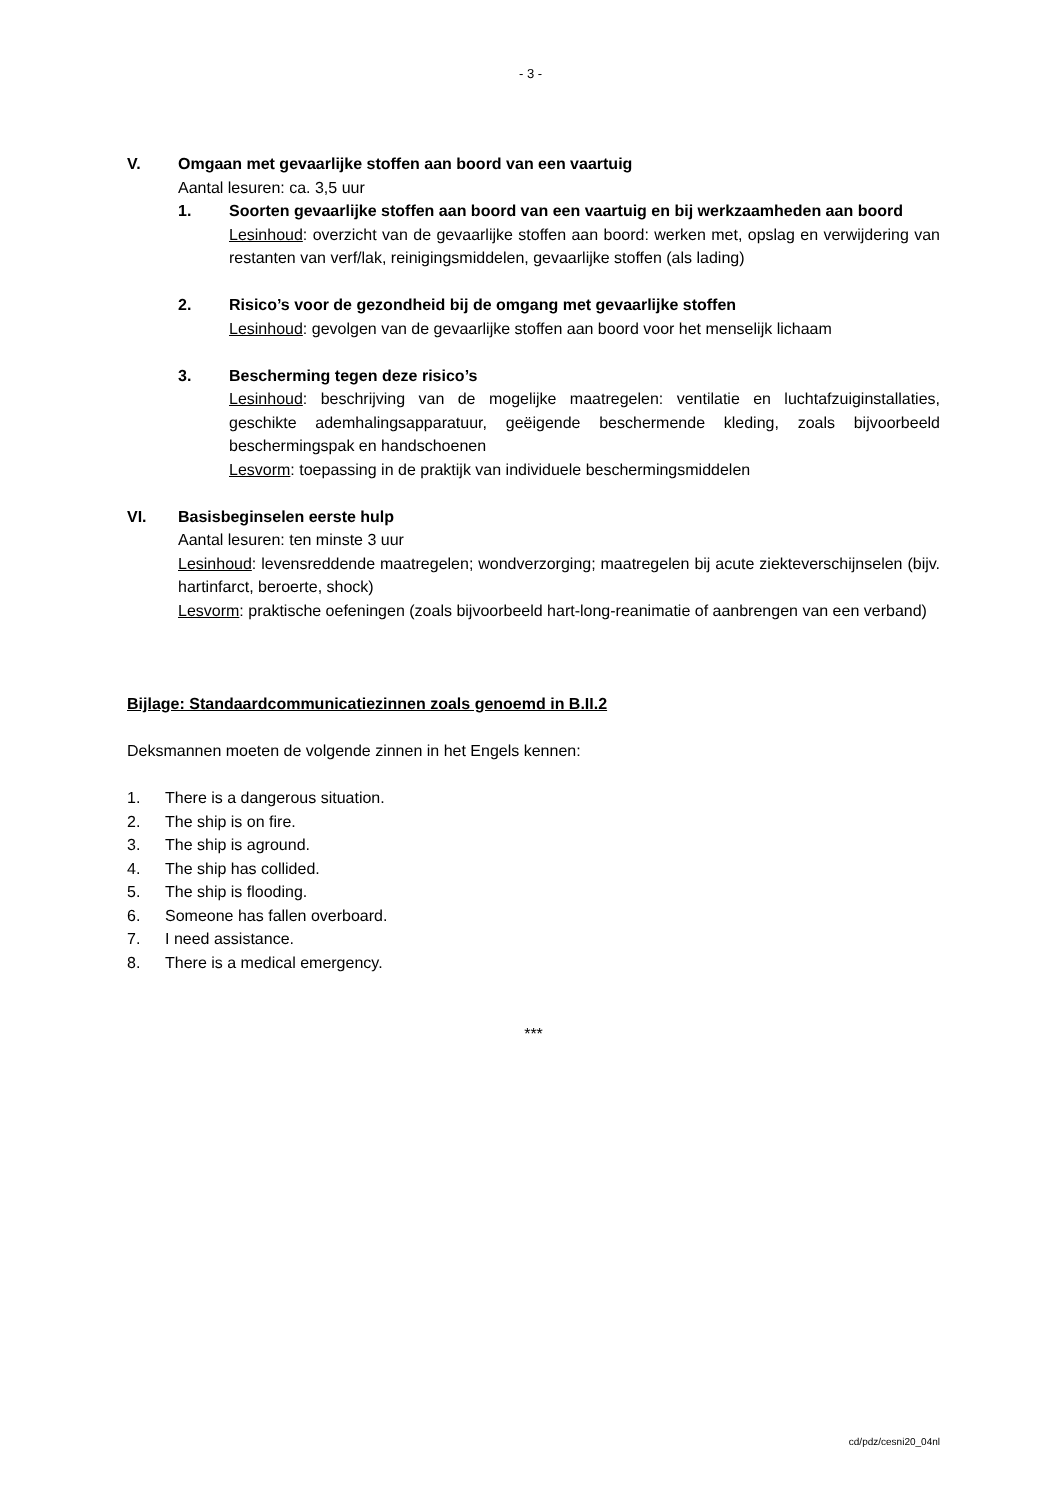- 3 -
V. Omgaan met gevaarlijke stoffen aan boord van een vaartuig
Aantal lesuren: ca. 3,5 uur
1. Soorten gevaarlijke stoffen aan boord van een vaartuig en bij werkzaamheden aan boord
Lesinhoud: overzicht van de gevaarlijke stoffen aan boord: werken met, opslag en verwijdering van restanten van verf/lak, reinigingsmiddelen, gevaarlijke stoffen (als lading)
2. Risico’s voor de gezondheid bij de omgang met gevaarlijke stoffen
Lesinhoud: gevolgen van de gevaarlijke stoffen aan boord voor het menselijk lichaam
3. Bescherming tegen deze risico’s
Lesinhoud: beschrijving van de mogelijke maatregelen: ventilatie en luchtafzuiginstallaties, geschikte ademhalingsapparatuur, geëigende beschermende kleding, zoals bijvoorbeeld beschermingspak en handschoenen
Lesvorm: toepassing in de praktijk van individuele beschermingsmiddelen
VI. Basisbeginselen eerste hulp
Aantal lesuren: ten minste 3 uur
Lesinhoud: levensreddende maatregelen; wondverzorging; maatregelen bij acute ziekteverschijnselen (bijv. hartinfarct, beroerte, shock)
Lesvorm: praktische oefeningen (zoals bijvoorbeeld hart-long-reanimatie of aanbrengen van een verband)
Bijlage: Standaardcommunicatiezinnen zoals genoemd in B.II.2
Deksmannen moeten de volgende zinnen in het Engels kennen:
1. There is a dangerous situation.
2. The ship is on fire.
3. The ship is aground.
4. The ship has collided.
5. The ship is flooding.
6. Someone has fallen overboard.
7. I need assistance.
8. There is a medical emergency.
***
cd/pdz/cesni20_04nl